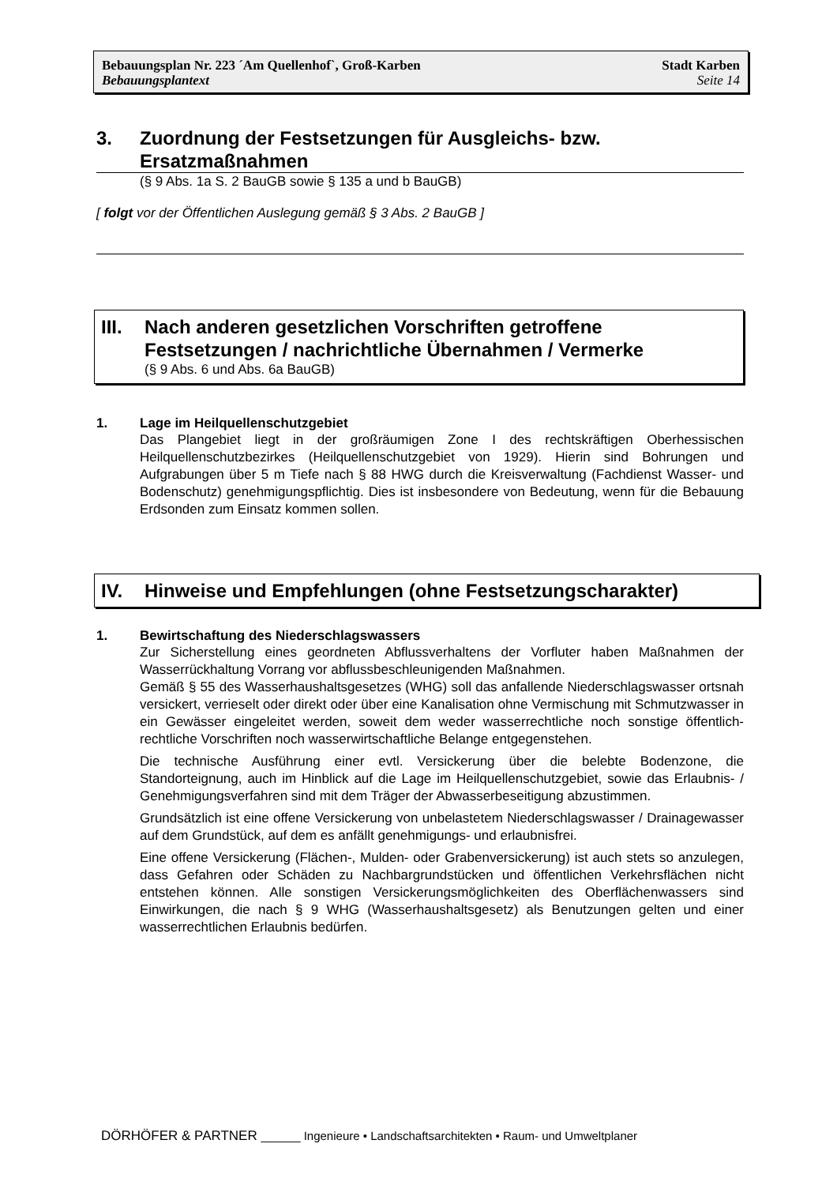Bebauungsplan Nr. 223 ´Am Quellenhof`, Groß-Karben Stadt Karben
Bebauungsplantext Seite 14
3. Zuordnung der Festsetzungen für Ausgleichs- bzw. Ersatzmaßnahmen
(§ 9 Abs. 1a S. 2 BauGB sowie § 135 a und b BauGB)
[ folgt vor der Öffentlichen Auslegung gemäß § 3 Abs. 2 BauGB ]
III. Nach anderen gesetzlichen Vorschriften getroffene Festsetzungen / nachrichtliche Übernahmen / Vermerke
(§ 9 Abs. 6 und Abs. 6a BauGB)
1. Lage im Heilquellenschutzgebiet
Das Plangebiet liegt in der großräumigen Zone I des rechtskräftigen Oberhessischen Heilquellenschutzbezirkes (Heilquellenschutzgebiet von 1929). Hierin sind Bohrungen und Aufgrabungen über 5 m Tiefe nach § 88 HWG durch die Kreisverwaltung (Fachdienst Wasser- und Bodenschutz) genehmigungspflichtig. Dies ist insbesondere von Bedeutung, wenn für die Bebauung Erdsonden zum Einsatz kommen sollen.
IV. Hinweise und Empfehlungen (ohne Festsetzungscharakter)
1. Bewirtschaftung des Niederschlagswassers
Zur Sicherstellung eines geordneten Abflussverhaltens der Vorfluter haben Maßnahmen der Wasserrückhaltung Vorrang vor abflussbeschleunigenden Maßnahmen.
Gemäß § 55 des Wasserhaushaltsgesetzes (WHG) soll das anfallende Niederschlagswasser ortsnah versickert, verrieselt oder direkt oder über eine Kanalisation ohne Vermischung mit Schmutzwasser in ein Gewässer eingeleitet werden, soweit dem weder wasserrechtliche noch sonstige öffentlich-rechtliche Vorschriften noch wasserwirtschaftliche Belange entgegenstehen.
Die technische Ausführung einer evtl. Versickerung über die belebte Bodenzone, die Standorteignung, auch im Hinblick auf die Lage im Heilquellenschutzgebiet, sowie das Erlaubnis- / Genehmigungsverfahren sind mit dem Träger der Abwasserbeseitigung abzustimmen.
Grundsätzlich ist eine offene Versickerung von unbelastetem Niederschlagswasser / Drainagewasser auf dem Grundstück, auf dem es anfällt genehmigungs- und erlaubnisfrei.
Eine offene Versickerung (Flächen-, Mulden- oder Grabenversickerung) ist auch stets so anzulegen, dass Gefahren oder Schäden zu Nachbargrundstücken und öffentlichen Verkehrsflächen nicht entstehen können. Alle sonstigen Versickerungsmöglichkeiten des Oberflächenwassers sind Einwirkungen, die nach § 9 WHG (Wasserhaushaltsgesetz) als Benutzungen gelten und einer wasserrechtlichen Erlaubnis bedürfen.
DÖRHÖFER & PARTNER ______ Ingenieure • Landschaftsarchitekten • Raum- und Umweltplaner